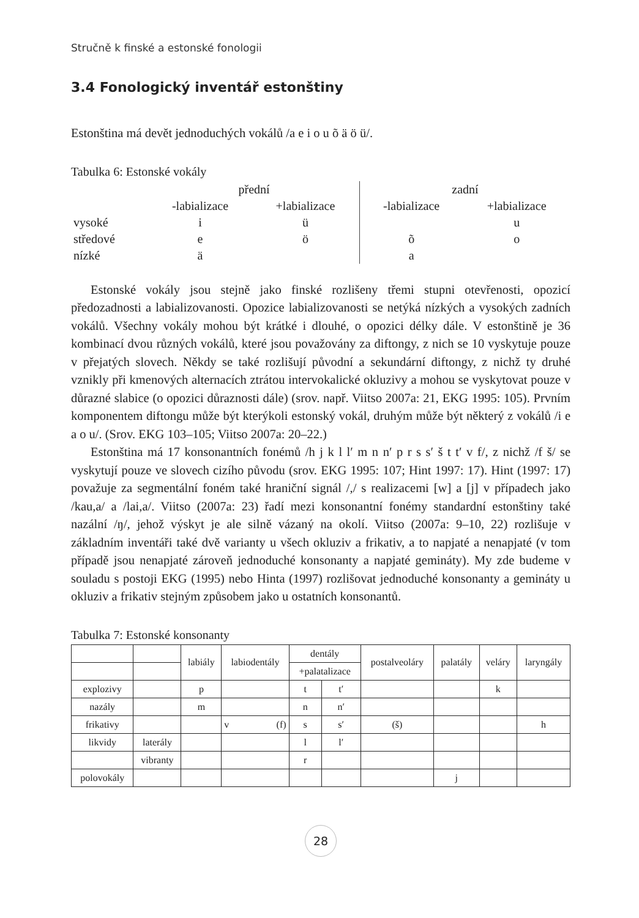Stručně k finské a estonské fonologii
3.4 Fonologický inventář estonštiny
Estonština má devět jednoduchých vokálů /a e i o u õ ä ö ü/.
Tabulka 6: Estonské vokály
| | přední | | zadní | |
| | -labializace | +labializace | -labializace | +labializace |
| vysoké | i | ü | | u |
| středové | e | ö | õ | o |
| nízké | ä | | a | |
Estonské vokály jsou stejně jako finské rozlišeny třemi stupni otevřenosti, opozicí předozadnosti a labializovanosti. Opozice labializovanosti se netýká nízkých a vysokých zadních vokálů. Všechny vokály mohou být krátké i dlouhé, o opozici délky dále. V estonštině je 36 kombinací dvou různých vokálů, které jsou považovány za diftongy, z nich se 10 vyskytuje pouze v přejatých slovech. Někdy se také rozlišují původní a sekundární diftongy, z nichž ty druhé vznikly při kmenových alternacích ztrátou intervokalické okluzivy a mohou se vyskytovat pouze v důrazné slabice (o opozici důraznosti dále) (srov. např. Viitso 2007a: 21, EKG 1995: 105). Prvním komponentem diftongu může být kterýkoli estonský vokál, druhým může být některý z vokálů /i e a o u/. (Srov. EKG 103–105; Viitso 2007a: 20–22.)
Estonština má 17 konsonantních fonémů /h j k l l′ m n n′ p r s s′ š t t′ v f/, z nichž /f š/ se vyskytují pouze ve slovech cizího původu (srov. EKG 1995: 107; Hint 1997: 17). Hint (1997: 17) považuje za segmentální foném také hraniční signál /,/ s realizacemi [w] a [j] v případech jako /kau,a/ a /lai,a/. Viitso (2007a: 23) řadí mezi konsonantní fonémy standardní estonštiny také nazální /ŋ/, jehož výskyt je ale silně vázaný na okolí. Viitso (2007a: 9–10, 22) rozlišuje v základním inventáři také dvě varianty u všech okluziv a frikativ, a to napjaté a nenapjaté (v tom případě jsou nenapjaté zároveň jednoduché konsonanty a napjaté gemináty). My zde budeme v souladu s postoji EKG (1995) nebo Hinta (1997) rozlišovat jednoduché konsonanty a gemináty u okluziv a frikativ stejným způsobem jako u ostatních konsonantů.
Tabulka 7: Estonské konsonanty
| | | labiály | labiodentály | | dentály | | postalveoláry | palatály | veláry | laryngály |
| | | | | | +palatalizace | | | | | |
| explozivy | | p | | | t | t′ | | | k | |
| nazály | | m | | | n | n′ | | | | |
| frikativy | | | v | (f) | s | s′ | (š) | | | h |
| likvidy | laterály | | | | l | l′ | | | | |
| | vibranty | | | | r | | | | | |
| polovokály | | | | | | | | j | | |
28